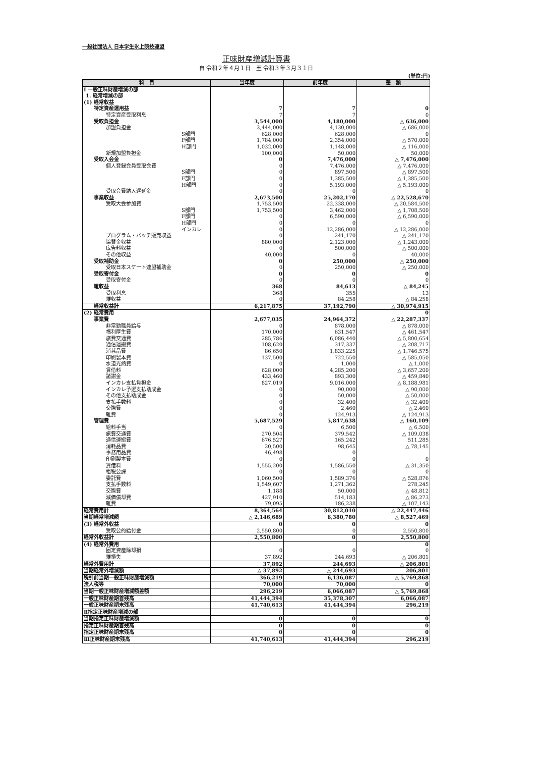一般社団法人 日本学生氷上競技連盟
正味財産増減計算書
自 令和２年４月１日　至 令和３年３月３１日
(単位:円)
| 科 目 | 当年度 | 前年度 | 差 額 |
| --- | --- | --- | --- |
| Ⅰ 一般正味財産増減の部 | | | |
| 1. 経常増減の部 | | | |
| (1) 経常収益 | | | |
| 特定資産運用益 | 7 | 7 | 0 |
| 特定資産受取利息 | 7 | 7 | 0 |
| 受取負担金 | 3,544,000 | 4,180,000 | △ 636,000 |
| 加盟負担金 | 3,444,000 | 4,130,000 | △ 686,000 |
| S部門 | 628,000 | 628,000 | 0 |
| F部門 | 1,784,000 | 2,354,000 | △ 570,000 |
| H部門 | 1,032,000 | 1,148,000 | △ 116,000 |
| 新規加盟負担金 | 100,000 | 50,000 | 50,000 |
| 受取入会金 | 0 | 7,476,000 | △ 7,476,000 |
| 個人登録会員受取会費 | 0 | 7,476,000 | △ 7,476,000 |
| S部門 | 0 | 897,500 | △ 897,500 |
| F部門 | 0 | 1,385,500 | △ 1,385,500 |
| H部門 | 0 | 5,193,000 | △ 5,193,000 |
| 受取会費納入遅延金 | 0 | 0 | 0 |
| 事業収益 | 2,673,500 | 25,202,170 | △ 22,528,670 |
| 受取大会参加費 | 1,753,500 | 22,338,000 | △ 20,584,500 |
| S部門 | 1,753,500 | 3,462,000 | △ 1,708,500 |
| F部門 | 0 | 6,590,000 | △ 6,590,000 |
| H部門 | 0 | 0 | 0 |
| インカレ | 0 | 12,286,000 | △ 12,286,000 |
| プログラム・バッチ販売収益 | 0 | 241,170 | △ 241,170 |
| 協賛金収益 | 880,000 | 2,123,000 | △ 1,243,000 |
| 広告料収益 | 0 | 500,000 | △ 500,000 |
| その他収益 | 40,000 | 0 | 40,000 |
| 受取補助金 | 0 | 250,000 | △ 250,000 |
| 受取日本スケート連盟補助金 | 0 | 250,000 | △ 250,000 |
| 受取寄付金 | 0 | 0 | 0 |
| 受取寄付金 | 0 | 0 | 0 |
| 雑収益 | 368 | 84,613 | △ 84,245 |
| 受取利息 | 368 | 355 | 13 |
| 雑収益 | 0 | 84,258 | △ 84,258 |
| 経常収益計 | 6,217,875 | 37,192,790 | △ 30,974,915 |
| (2) 経常費用 | | | 0 |
| 事業費 | 2,677,035 | 24,964,372 | △ 22,287,337 |
| 非常勤職員給与 | 0 | 878,000 | △ 878,000 |
| 福利厚生費 | 170,000 | 631,547 | △ 461,547 |
| 旅費交通費 | 285,786 | 6,086,440 | △ 5,800,654 |
| 通信運搬費 | 108,620 | 317,337 | △ 208,717 |
| 消耗品費 | 86,650 | 1,833,225 | △ 1,746,575 |
| 印刷製本費 | 137,500 | 722,550 | △ 585,050 |
| 水道光熱費 | 0 | 1,000 | △ 1,000 |
| 賃借料 | 628,000 | 4,285,200 | △ 3,657,200 |
| 諸謝金 | 433,460 | 893,300 | △ 459,840 |
| インカレ支払負担金 | 827,019 | 9,016,000 | △ 8,188,981 |
| インカレ予選支払助成金 | 0 | 90,000 | △ 90,000 |
| その他支払助成金 | 0 | 50,000 | △ 50,000 |
| 支払手数料 | 0 | 32,400 | △ 32,400 |
| 交際費 | 0 | 2,460 | △ 2,460 |
| 雑費 | 0 | 124,913 | △ 124,913 |
| 管理費 | 5,687,529 | 5,847,638 | △ 160,109 |
| 給料手当 | 0 | 6,500 | △ 6,500 |
| 旅費交通費 | 270,504 | 379,542 | △ 109,038 |
| 通信運搬費 | 676,527 | 165,242 | 511,285 |
| 消耗品費 | 20,500 | 98,645 | △ 78,145 |
| 事務用品費 | 46,498 | 0 | |
| 印刷製本費 | 0 | 0 | 0 |
| 賃借料 | 1,555,200 | 1,586,550 | △ 31,350 |
| 租税公課 | 0 | 0 | 0 |
| 委託費 | 1,060,500 | 1,589,376 | △ 528,876 |
| 支払手数料 | 1,549,607 | 1,271,362 | 278,245 |
| 交際費 | 1,188 | 50,000 | △ 48,812 |
| 減価償却費 | 427,910 | 514,183 | △ 86,273 |
| 雑費 | 79,095 | 186,238 | △ 107,143 |
| 経常費用計 | 8,364,564 | 30,812,010 | △ 22,447,446 |
| 当期経常増減額 | △ 2,146,689 | 6,380,780 | △ 8,527,469 |
| (3) 経常外収益 | 0 | 0 | 0 |
| 受取公的給付金 | 2,550,800 | 0 | 2,550,800 |
| 経常外収益計 | 2,550,800 | 0 | 2,550,800 |
| (4) 経常外費用 | | | 0 |
| 固定資産除却損 | 0 | 0 | 0 |
| 雑損失 | 37,892 | 244,693 | △ 206,801 |
| 経常外費用計 | 37,892 | 244,693 | △ 206,801 |
| 当期経常外増減額 | △ 37,892 | △ 244,693 | 206,801 |
| 税引前当期一般正味財産増減額 | 366,219 | 6,136,087 | △ 5,769,868 |
| 法人税等 | 70,000 | 70,000 | 0 |
| 当期一般正味財産増減額差額 | 296,219 | 6,066,087 | △ 5,769,868 |
| 一般正味財産期首残高 | 41,444,394 | 35,378,307 | 6,066,087 |
| 一般正味財産期末残高 | 41,740,613 | 41,444,394 | 296,219 |
| Ⅱ指定正味財産増減の部 | | | |
| 当期指定正味財産増減額 | 0 | 0 | 0 |
| 指定正味財産期首残高 | 0 | 0 | 0 |
| 指定正味財産期末残高 | 0 | 0 | 0 |
| Ⅲ正味財産期末残高 | 41,740,613 | 41,444,394 | 296,219 |